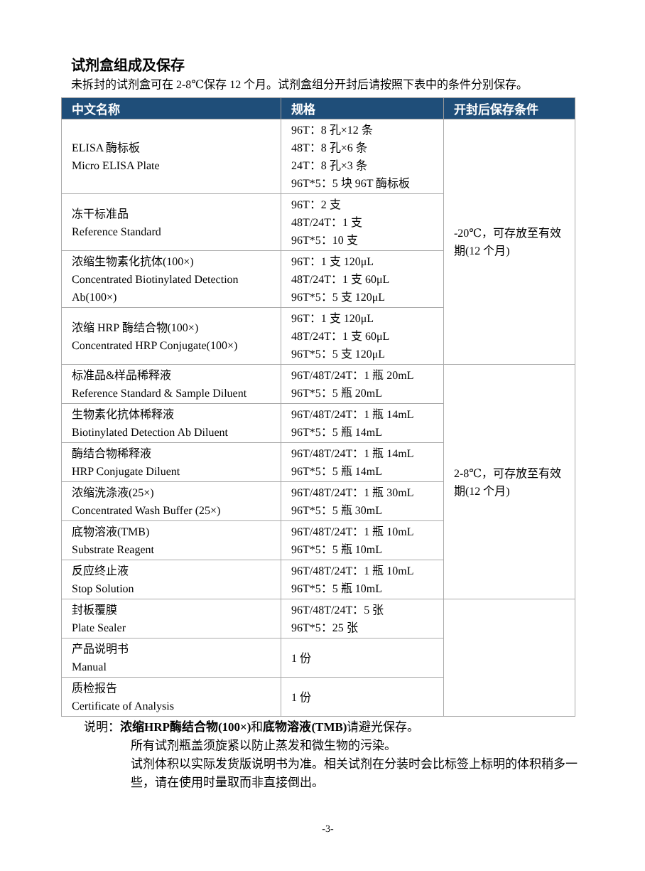试剂盒组成及保存
未拆封的试剂盒可在 2-8℃保存 12 个月。试剂盒组分开封后请按照下表中的条件分别保存。
| 中文名称 | 规格 | 开封后保存条件 |
| --- | --- | --- |
| ELISA 酶标板 Micro ELISA Plate | 96T：8 孔×12 条 48T：8 孔×6 条 24T：8 孔×3 条 96T*5：5 块 96T 酶标板 | -20℃，可存放至有效期(12 个月) |
| 冻干标准品 Reference Standard | 96T：2 支 48T/24T：1 支 96T*5：10 支 | |
| 浓缩生物素化抗体(100×) Concentrated Biotinylated Detection Ab(100×) | 96T：1 支 120μL 48T/24T：1 支 60μL 96T*5：5 支 120μL | |
| 浓缩 HRP 酶结合物(100×) Concentrated HRP Conjugate(100×) | 96T：1 支 120μL 48T/24T：1 支 60μL 96T*5：5 支 120μL | |
| 标准品&样品稀释液 Reference Standard & Sample Diluent | 96T/48T/24T：1 瓶 20mL 96T*5：5 瓶 20mL | 2-8℃，可存放至有效期(12 个月) |
| 生物素化抗体稀释液 Biotinylated Detection Ab Diluent | 96T/48T/24T：1 瓶 14mL 96T*5：5 瓶 14mL | |
| 酶结合物稀释液 HRP Conjugate Diluent | 96T/48T/24T：1 瓶 14mL 96T*5：5 瓶 14mL | |
| 浓缩洗涤液(25×) Concentrated Wash Buffer (25×) | 96T/48T/24T：1 瓶 30mL 96T*5：5 瓶 30mL | |
| 底物溶液(TMB) Substrate Reagent | 96T/48T/24T：1 瓶 10mL 96T*5：5 瓶 10mL | |
| 反应终止液 Stop Solution | 96T/48T/24T：1 瓶 10mL 96T*5：5 瓶 10mL | |
| 封板覆膜 Plate Sealer | 96T/48T/24T：5 张 96T*5：25 张 | |
| 产品说明书 Manual | 1 份 | |
| 质检报告 Certificate of Analysis | 1 份 | |
说明：浓缩HRP酶结合物(100×) 和底物溶液(TMB) 请避光保存。
所有试剂瓶盖须旋紧以防止蒸发和微生物的污染。
试剂体积以实际发货版说明书为准。相关试剂在分装时会比标签上标明的体积稍多一些，请在使用时量取而非直接倒出。
-3-